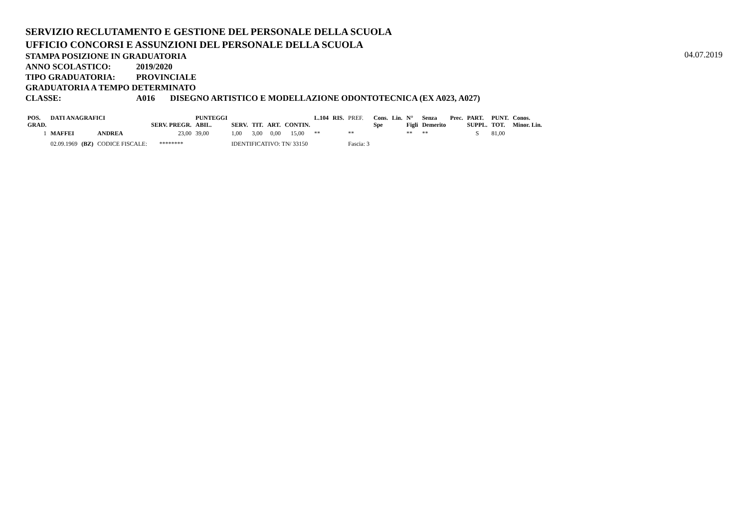SERVIZIO RECLUTAMENTO E GESTIONE DEL PERSONALE DELLA SCUOLA
UFFICIO CONCORSI E ASSUNZIONI DEL PERSONALE DELLA SCUOLA
STAMPA POSIZIONE IN GRADUATORIA
04.07.2019
ANNO SCOLASTICO: 2019/2020
TIPO GRADUATORIA: PROVINCIALE
GRADUATORIA A TEMPO DETERMINATO
CLASSE: A016 DISEGNO ARTISTICO E MODELLAZIONE ODONTOTECNICA (EX A023, A027)
| POS. GRAD. | DATI ANAGRAFICI | | | SERV. PREGR. | PUNTEGGI ABIL. | SERV. | TIT. | ART. | CONTIN. | L.104 | RIS. | PREF. | Cons. Spe | Lin. | N° Figli | Senza Demerito | Prec. | PART. SUPPL. | PUNT. TOT. | Conos. Minor. Lin. |
| --- | --- | --- | --- | --- | --- | --- | --- | --- | --- | --- | --- | --- | --- | --- | --- | --- | --- | --- | --- | --- |
| 1 | MAFFEI | | ANDREA | 23,00 | 39,00 | 1,00 | 3,00 | 0,00 | 15,00 | ** | | ** | | | ** | ** | | S | 81,00 | |
| | 02.09.1969 | (BZ) | CODICE FISCALE: | ******** | | IDENTIFICATIVO: TN/ 33150 | | | | | | Fascia: 3 | | | | | | | | |